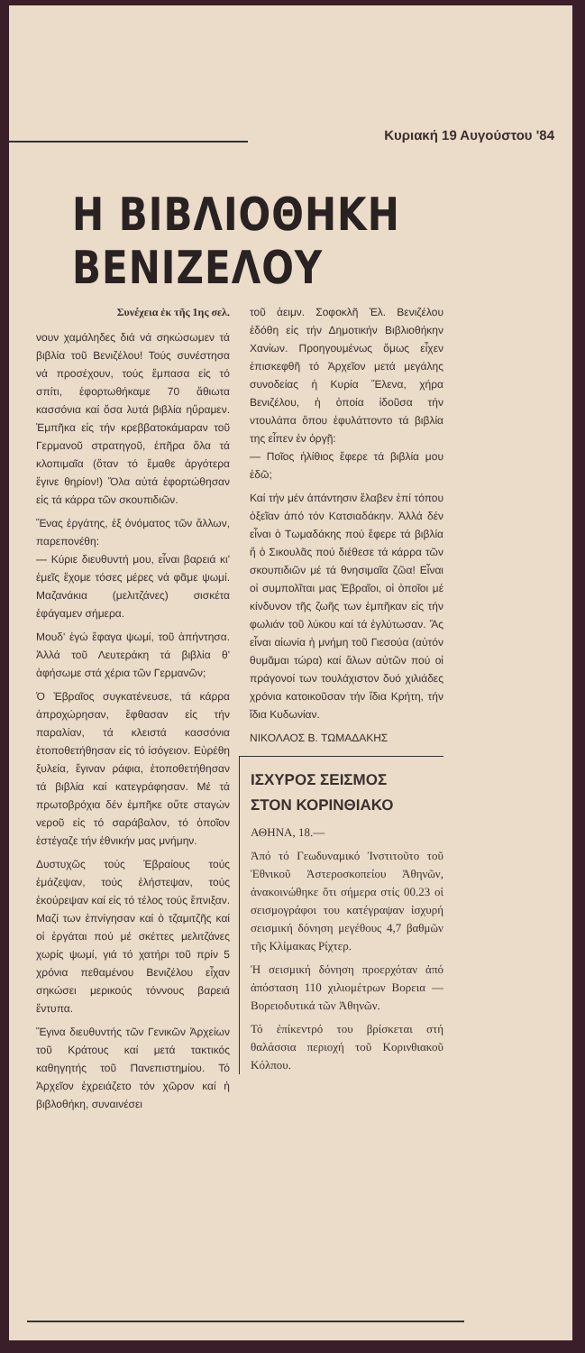Κυριακή 19 Αυγούστου '84
Η ΒΙΒΛΙΟΘΗΚΗ ΒΕΝΙΖΕΛΟΥ
Συνέχεια ἐκ τῆς 1ης σελ.
νουν χαμάληδες διά νά σηκώσωμεν τά βιβλία τοῦ Βενιζέλου! Τούς συνέστησα νά προσέχουν, τούς ἔμπασα εἰς τό σπίτι, ἐφορτωθήκαμε 70 ἄθιωτα κασσόνια καί ὅσα λυτά βιβλία ηὕραμεν. Ἐμπῆκα εἰς τήν κρεββατοκάμαραν τοῦ Γερμανοῦ στρατηγοῦ, ἐπῆρα ὅλα τά κλοπιμαῖα (ὅταν τό ἔμαθε ἀργότερα ἔγινε θηρίον!) Ὅλα αὐτά ἐφορτώθησαν εἰς τά κάρρα τῶν σκουπιδιῶν.
Ἕνας ἐργάτης, ἐξ ὀνόματος τῶν ἄλλων, παρεπονέθη:
— Κύριε διευθυντή μου, εἶναι βαρειά κι' ἐμεῖς ἔχομε τόσες μέρες νά φᾶμε ψωμί. Μαζανάκια (μελιτζάνες) σισκέτα ἐφάγαμεν σήμερα.
Μουδ' ἐγώ ἔφαγα ψωμί, τοῦ ἀπήντησα. Ἀλλά τοῦ Λευτεράκη τά βιβλία θ' ἀφήσωμε στά χέρια τῶν Γερμανῶν;
Ὁ Ἑβραῖος συγκατένευσε, τά κάρρα ἀπροχώρησαν, ἔφθασαν εἰς τήν παραλίαν, τά κλειστά κασσόνια ἐτοποθετήθησαν εἰς τό ἰσόγειον. Εὑρέθη ξυλεία, ἔγιναν ράφια, ἐτοποθετήθησαν τά βιβλία καί κατεγράφησαν. Μέ τά πρωτοβρόχια δέν ἐμπῆκε οὔτε σταγών νεροῦ εἰς τό σαράβαλον, τό ὁποῖον ἐστέγαζε τήν ἐθνικήν μας μνήμην.
Δυστυχῶς τούς Ἑβραίους τούς ἐμάζεψαν, τούς ἐλήστεψαν, τούς ἐκούρεψαν καί εἰς τό τέλος τούς ἔπνιξαν. Μαζί των ἐπνίγησαν καί ὁ τζαμιτζῆς καί οἱ ἐργάται πού μέ σκέττες μελιτζάνες χωρίς ψωμί, γιά τό χατήρι τοῦ πρίν 5 χρόνια πεθαμένου Βενιζέλου εἶχαν σηκώσει μερικούς τόννους βαρειά ἔντυπα.
Ἔγινα διευθυντής τῶν Γενικῶν Ἀρχείων τοῦ Κράτους καί μετά τακτικός καθηγητής τοῦ Πανεπιστημίου. Τό Ἀρχεῖον ἐχρειάζετο τόν χῶρον καί ἡ βιβλοθήκη, συναινέσει
τοῦ ἀειμν. Σοφοκλῆ Ἐλ. Βενιζέλου ἐδόθη εἰς τήν Δημοτικήν Βιβλιοθήκην Χανίων. Προηγουμένως ὅμως εἶχεν ἐπισκεφθῆ τό Ἀρχεῖον μετά μεγάλης συνοδείας ἡ Κυρία Ἕλενα, χήρα Βενιζέλου, ἡ ὁποία ἰδοῦσα τήν ντουλάπα ὅπου ἐφυλάττοντο τά βιβλία της εἶπεν ἐν ὀργῇ:
— Ποῖος ἠλίθιος ἔφερε τά βιβλία μου ἐδῶ;
Καί τήν μέν ἀπάντησιν ἔλαβεν ἐπί τόπου ὀξεῖαν ἀπό τόν Κατσιαδάκην. Ἀλλά δέν εἶναι ὁ Τωμαδάκης πού ἔφερε τά βιβλία ἤ ὁ Σικουλᾶς πού διέθεσε τά κάρρα τῶν σκουπιδιῶν μέ τά θνησιμαῖα ζῶα! Εἶναι οἱ συμπολῖται μας Ἑβραῖοι, οἱ ὁποῖοι μέ κίνδυνον τῆς ζωῆς των ἐμπῆκαν εἰς τήν φωλιάν τοῦ λύκου καί τά ἐγλύτωσαν. Ἄς εἶναι αἰωνία ἡ μνήμη τοῦ Γιεσούα (αὐτόν θυμᾶμαι τώρα) καί ἄλων αὐτῶν πού οἱ πράγονοί των τουλάχιστον δυό χιλιάδες χρόνια κατοικοῦσαν τήν ἴδια Κρήτη, τήν ἴδια Κυδωνίαν.
ΝΙΚΟΛΑΟΣ Β. ΤΩΜΑΔΑΚΗΣ
ΙΣΧΥΡΟΣ ΣΕΙΣΜΟΣ
ΣΤΟΝ ΚΟΡΙΝΘΙΑΚΟ
ΑΘΗΝΑ, 18.—
Ἀπό τό Γεωδυναμικό Ἰνστιτοῦτο τοῦ Ἐθνικοῦ Ἀστεροσκοπείου Ἀθηνῶν, ἀνακοινώθηκε ὅτι σήμερα στίς 00.23 οἱ σεισμογράφοι του κατέγραψαν ἰσχυρή σεισμική δόνηση μεγέθους 4,7 βαθμῶν τῆς Κλίμακας Ρίχτερ.
Ἡ σεισμική δόνηση προερχόταν ἀπό ἀπόσταση 110 χιλιομέτρων Βορεια — Βορειοδυτικά τῶν Ἀθηνῶν.
Τό ἐπίκεντρό του βρίσκεται στή θαλάσσια περιοχή τοῦ Κορινθιακοῦ Κόλπου.